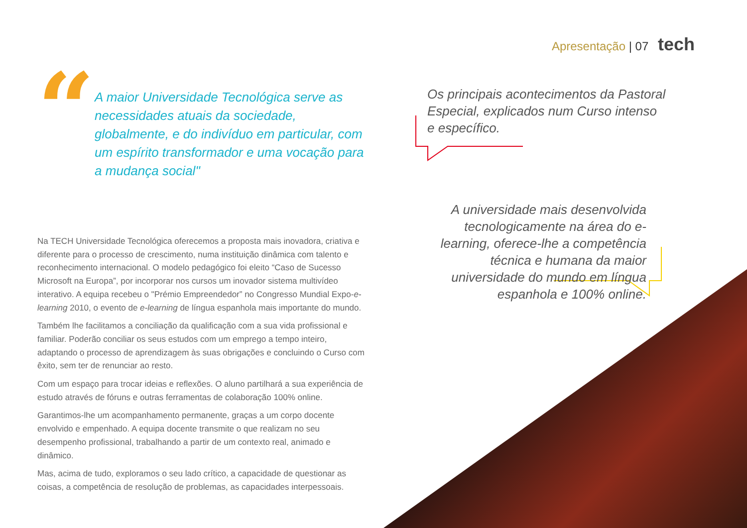Apresentação | 07 tech
“
A maior Universidade Tecnológica serve as necessidades atuais da sociedade, globalmente, e do indivíduo em particular, com um espírito transformador e uma vocação para a mudança social"
Na TECH Universidade Tecnológica oferecemos a proposta mais inovadora, criativa e diferente para o processo de crescimento, numa instituição dinâmica com talento e reconhecimento internacional. O modelo pedagógico foi eleito “Caso de Sucesso Microsoft na Europa”, por incorporar nos cursos um inovador sistema multivídeo interativo. A equipa recebeu o "Prémio Empreendedor” no Congresso Mundial Expo-e-learning 2010, o evento de e-learning de língua espanhola mais importante do mundo.
Também lhe facilitamos a conciliação da qualificação com a sua vida profissional e familiar. Poderão conciliar os seus estudos com um emprego a tempo inteiro, adaptando o processo de aprendizagem às suas obrigações e concluindo o Curso com êxito, sem ter de renunciar ao resto.
Com um espaço para trocar ideias e reflexões. O aluno partilhará a sua experiência de estudo através de fóruns e outras ferramentas de colaboração 100% online.
Garantimos-lhe um acompanhamento permanente, graças a um corpo docente envolvido e empenhado. A equipa docente transmite o que realizam no seu desempenho profissional, trabalhando a partir de um contexto real, animado e dinâmico.
Mas, acima de tudo, exploramos o seu lado crítico, a capacidade de questionar as coisas, a competência de resolução de problemas, as capacidades interpessoais.
Os principais acontecimentos da Pastoral Especial, explicados num Curso intenso e específico.
A universidade mais desenvolvida tecnologicamente na área do e-learning, oferece-lhe a competência técnica e humana da maior universidade do mundo em língua espanhola e 100% online.